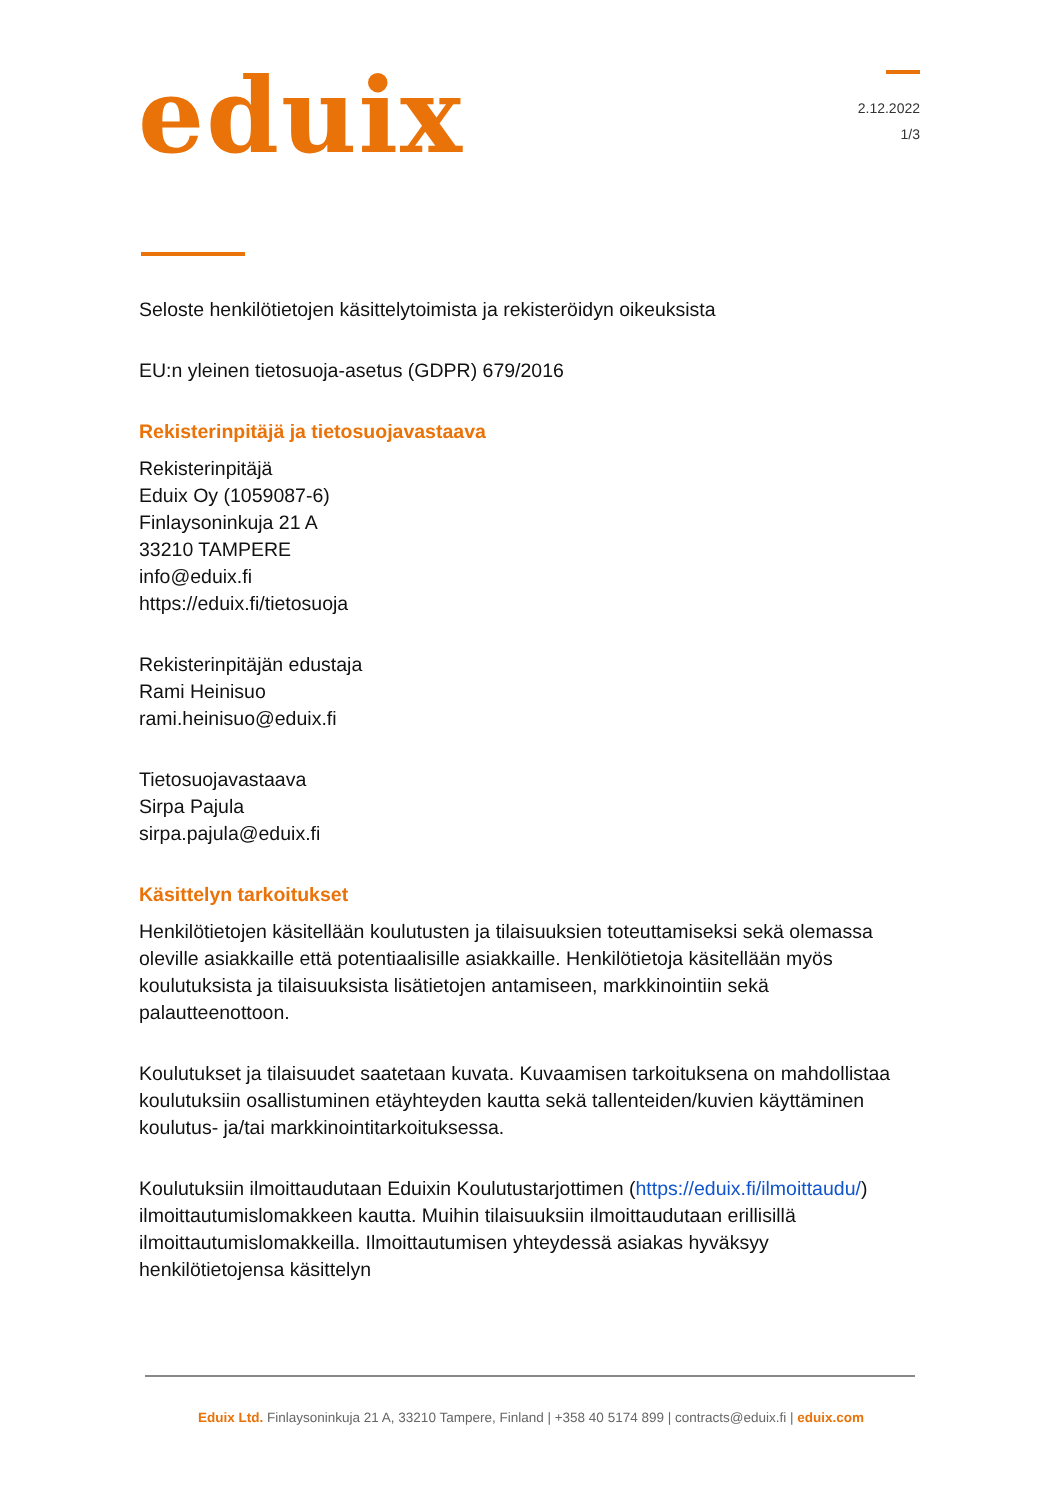eduix
2.12.2022
1/3
Seloste henkilötietojen käsittelytoimista ja rekisteröidyn oikeuksista
EU:n yleinen tietosuoja-asetus (GDPR) 679/2016
Rekisterinpitäjä ja tietosuojavastaava
Rekisterinpitäjä
Eduix Oy (1059087-6)
Finlaysoninkuja 21 A
33210 TAMPERE
info@eduix.fi
https://eduix.fi/tietosuoja
Rekisterinpitäjän edustaja
Rami Heinisuo
rami.heinisuo@eduix.fi
Tietosuojavastaava
Sirpa Pajula
sirpa.pajula@eduix.fi
Käsittelyn tarkoitukset
Henkilötietojen käsitellään koulutusten ja tilaisuuksien toteuttamiseksi sekä olemassa oleville asiakkaille että potentiaalisille asiakkaille. Henkilötietoja käsitellään myös koulutuksista ja tilaisuuksista lisätietojen antamiseen, markkinointiin sekä palautteenottoon.
Koulutukset ja tilaisuudet saatetaan kuvata. Kuvaamisen tarkoituksena on mahdollistaa koulutuksiin osallistuminen etäyhteyden kautta sekä tallenteiden/kuvien käyttäminen koulutus- ja/tai markkinointitarkoituksessa.
Koulutuksiin ilmoittaudutaan Eduixin Koulutustarjottimen (https://eduix.fi/ilmoittaudu/) ilmoittautumislomakkeen kautta. Muihin tilaisuuksiin ilmoittaudutaan erillisillä ilmoittautumislomakkeilla. Ilmoittautumisen yhteydessä asiakas hyväksyy henkilötietojensa käsittelyn
Eduix Ltd. Finlaysoninkuja 21 A, 33210 Tampere, Finland | +358 40 5174 899 | contracts@eduix.fi | eduix.com